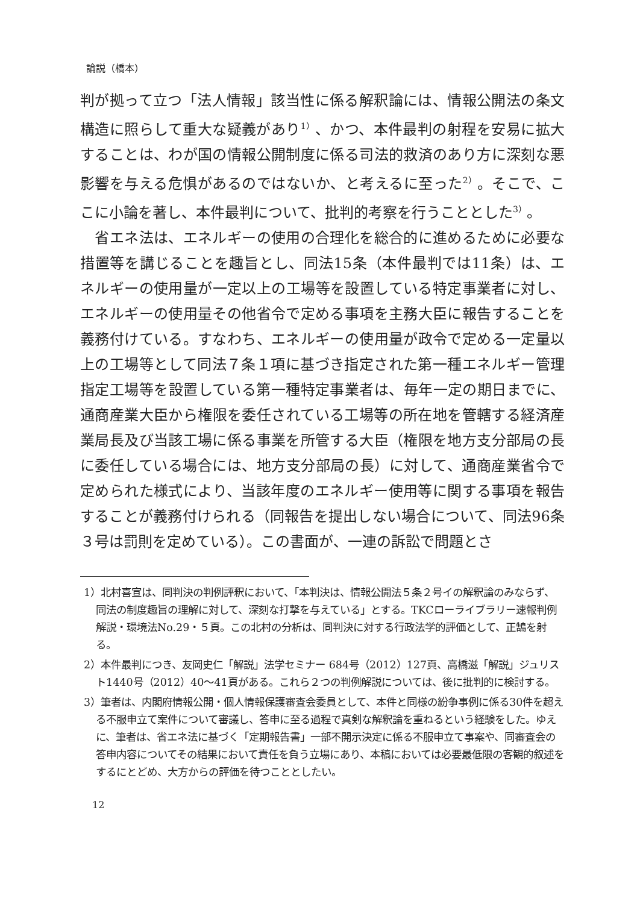論説（橋本）
判が拠って立つ「法人情報」該当性に係る解釈論には、情報公開法の条文構造に照らして重大な疑義があり<sup>1）</sup>、かつ、本件最判の射程を安易に拡大することは、わが国の情報公開制度に係る司法的救済のあり方に深刻な悪影響を与える危惧があるのではないか、と考えるに至った<sup>2）</sup>。そこで、ここに小論を著し、本件最判について、批判的考察を行うこととした<sup>3）</sup>。
　省エネ法は、エネルギーの使用の合理化を総合的に進めるために必要な措置等を講じることを趣旨とし、同法15条（本件最判では11条）は、エネルギーの使用量が一定以上の工場等を設置している特定事業者に対し、エネルギーの使用量その他省令で定める事項を主務大臣に報告することを義務付けている。すなわち、エネルギーの使用量が政令で定める一定量以上の工場等として同法７条１項に基づき指定された第一種エネルギー管理指定工場等を設置している第一種特定事業者は、毎年一定の期日までに、通商産業大臣から権限を委任されている工場等の所在地を管轄する経済産業局長及び当該工場に係る事業を所管する大臣（権限を地方支分部局の長に委任している場合には、地方支分部局の長）に対して、通商産業省令で定められた様式により、当該年度のエネルギー使用等に関する事項を報告することが義務付けられる（同報告を提出しない場合について、同法96条３号は罰則を定めている）。この書面が、一連の訴訟で問題とさ
1）北村喜宣は、同判決の判例評釈において、「本判決は、情報公開法５条２号イの解釈論のみならず、同法の制度趣旨の理解に対して、深刻な打撃を与えている」とする。TKCローライブラリー速報判例解説・環境法No.29・５頁。この北村の分析は、同判決に対する行政法学的評価として、正鵠を射る。
2）本件最判につき、友岡史仁「解説」法学セミナー 684号（2012）127頁、高橋滋「解説」ジュリスト1440号（2012）40〜41頁がある。これら２つの判例解説については、後に批判的に検討する。
3）筆者は、内閣府情報公開・個人情報保護審査会委員として、本件と同様の紛争事例に係る30件を超える不服申立て案件について審議し、答申に至る過程で真剣な解釈論を重ねるという経験をした。ゆえに、筆者は、省エネ法に基づく「定期報告書」一部不開示決定に係る不服申立て事案や、同審査会の答申内容についてその結果において責任を負う立場にあり、本稿においては必要最低限の客観的叙述をするにとどめ、大方からの評価を待つこととしたい。
12